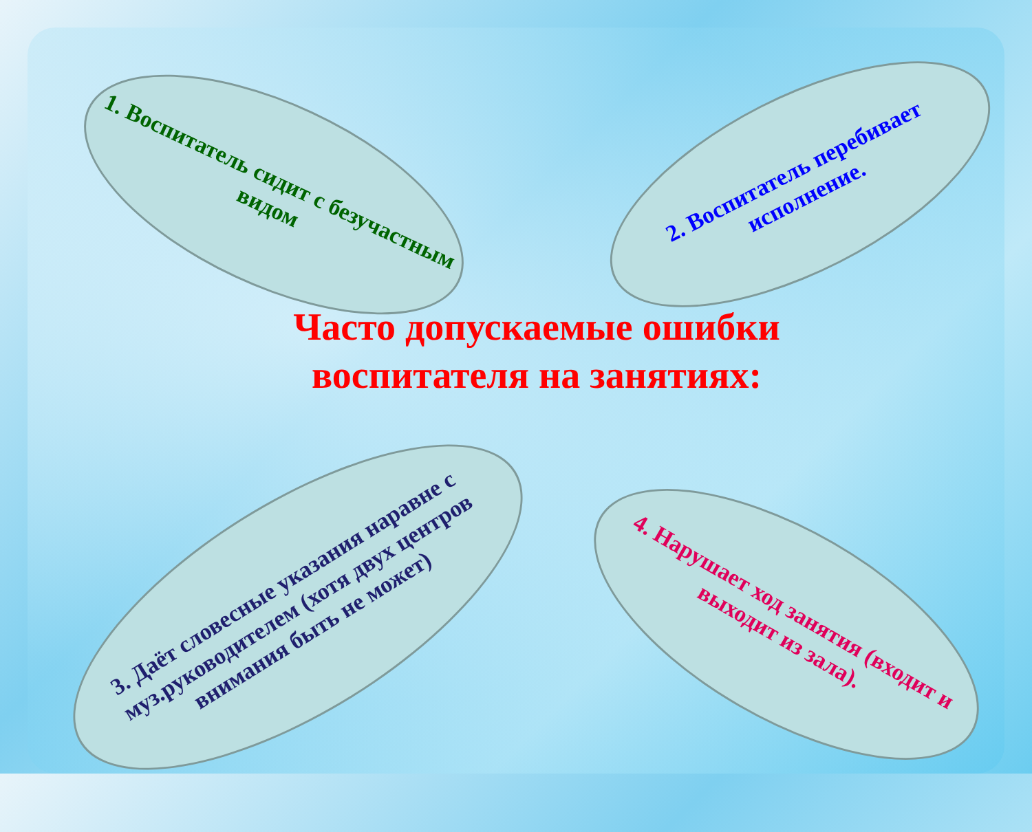1. Воспитатель сидит с безучастным видом
2. Воспитатель перебивает исполнение.
Часто допускаемые ошибки воспитателя на занятиях:
3. Даёт словесные указания наравне с муз.руководителем (хотя двух центров внимания быть не может)
4. Нарушает ход занятия (входит и выходит из зала).